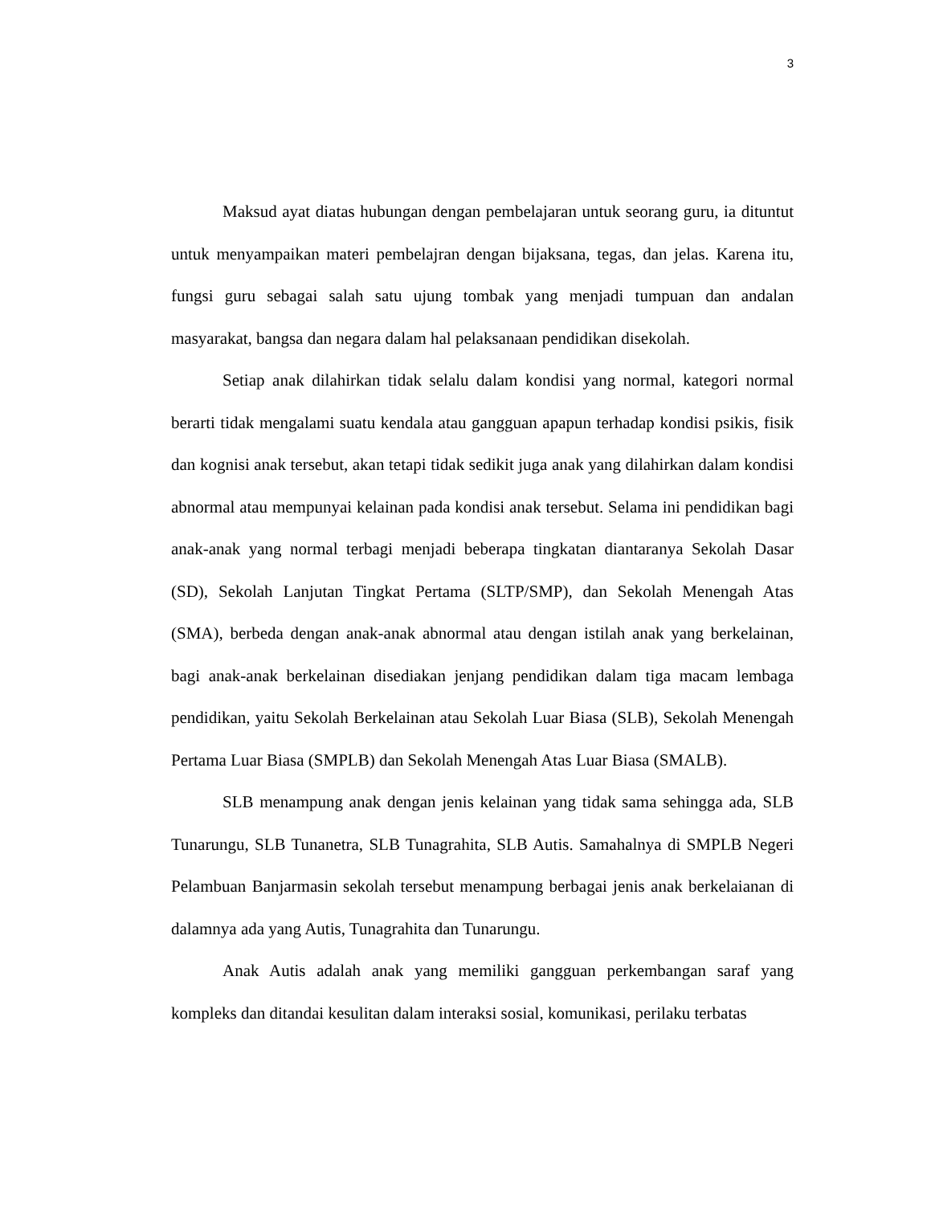3
Maksud ayat diatas hubungan dengan pembelajaran untuk seorang guru, ia dituntut untuk menyampaikan materi pembelajran dengan bijaksana, tegas, dan jelas. Karena itu, fungsi guru sebagai salah satu ujung tombak yang menjadi tumpuan dan andalan masyarakat, bangsa dan negara dalam hal pelaksanaan pendidikan disekolah.
Setiap anak dilahirkan tidak selalu dalam kondisi yang normal, kategori normal berarti tidak mengalami suatu kendala atau gangguan apapun terhadap kondisi psikis, fisik dan kognisi anak tersebut, akan tetapi tidak sedikit juga anak yang dilahirkan dalam kondisi abnormal atau mempunyai kelainan pada kondisi anak tersebut. Selama ini pendidikan bagi anak-anak yang normal terbagi menjadi beberapa tingkatan diantaranya Sekolah Dasar (SD), Sekolah Lanjutan Tingkat Pertama (SLTP/SMP), dan Sekolah Menengah Atas (SMA), berbeda dengan anak-anak abnormal atau dengan istilah anak yang berkelainan, bagi anak-anak berkelainan disediakan jenjang pendidikan dalam tiga macam lembaga pendidikan, yaitu Sekolah Berkelainan atau Sekolah Luar Biasa (SLB), Sekolah Menengah Pertama Luar Biasa (SMPLB) dan Sekolah Menengah Atas Luar Biasa (SMALB).
SLB menampung anak dengan jenis kelainan yang tidak sama sehingga ada, SLB Tunarungu, SLB Tunanetra, SLB Tunagrahita, SLB Autis. Samahalnya di SMPLB Negeri Pelambuan Banjarmasin sekolah tersebut menampung berbagai jenis anak berkelaianan di dalamnya ada yang Autis, Tunagrahita dan Tunarungu.
Anak Autis adalah anak yang memiliki gangguan perkembangan saraf yang kompleks dan ditandai kesulitan dalam interaksi sosial, komunikasi, perilaku terbatas